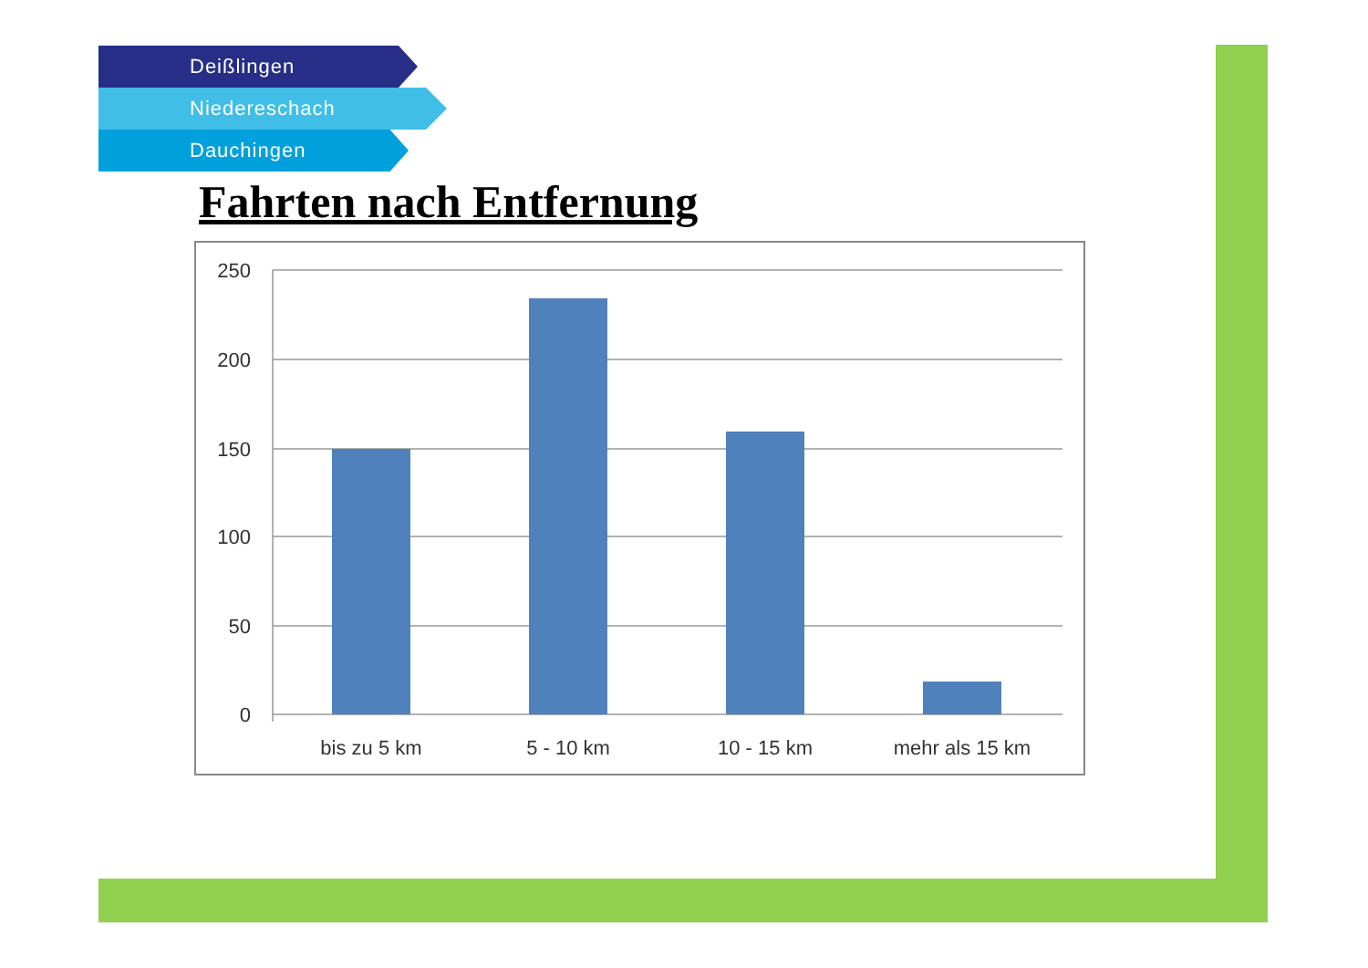Deißlingen
Niedereschach
Dauchingen
Fahrten nach Entfernung
250
200
150
100
50
0
bis zu 5 km
5 - 10 km
10 - 15 km
mehr als 15 km